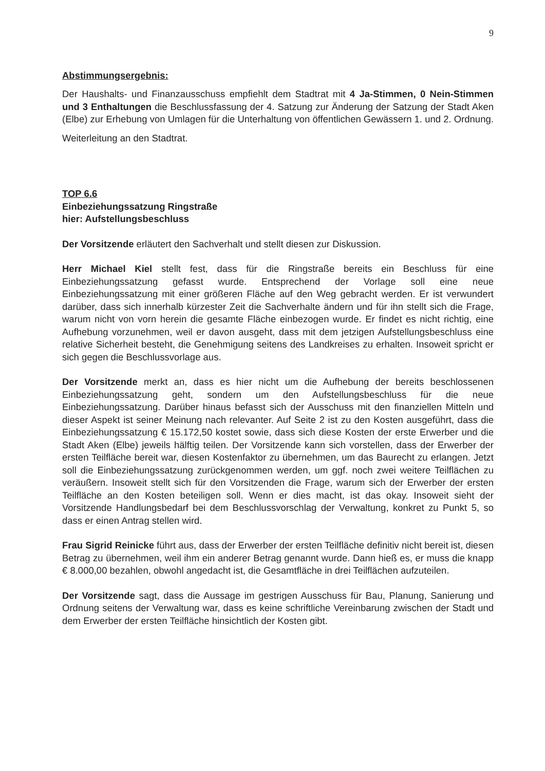9
Abstimmungsergebnis:
Der Haushalts- und Finanzausschuss empfiehlt dem Stadtrat mit 4 Ja-Stimmen, 0 Nein-Stimmen und 3 Enthaltungen die Beschlussfassung der 4. Satzung zur Änderung der Satzung der Stadt Aken (Elbe) zur Erhebung von Umlagen für die Unterhaltung von öffentlichen Gewässern 1. und 2. Ordnung.
Weiterleitung an den Stadtrat.
TOP 6.6
Einbeziehungssatzung Ringstraße
hier: Aufstellungsbeschluss
Der Vorsitzende erläutert den Sachverhalt und stellt diesen zur Diskussion.
Herr Michael Kiel stellt fest, dass für die Ringstraße bereits ein Beschluss für eine Einbeziehungssatzung gefasst wurde. Entsprechend der Vorlage soll eine neue Einbeziehungssatzung mit einer größeren Fläche auf den Weg gebracht werden. Er ist verwundert darüber, dass sich innerhalb kürzester Zeit die Sachverhalte ändern und für ihn stellt sich die Frage, warum nicht von vorn herein die gesamte Fläche einbezogen wurde. Er findet es nicht richtig, eine Aufhebung vorzunehmen, weil er davon ausgeht, dass mit dem jetzigen Aufstellungsbeschluss eine relative Sicherheit besteht, die Genehmigung seitens des Landkreises zu erhalten. Insoweit spricht er sich gegen die Beschlussvorlage aus.
Der Vorsitzende merkt an, dass es hier nicht um die Aufhebung der bereits beschlossenen Einbeziehungssatzung geht, sondern um den Aufstellungsbeschluss für die neue Einbeziehungssatzung. Darüber hinaus befasst sich der Ausschuss mit den finanziellen Mitteln und dieser Aspekt ist seiner Meinung nach relevanter. Auf Seite 2 ist zu den Kosten ausgeführt, dass die Einbeziehungssatzung € 15.172,50 kostet sowie, dass sich diese Kosten der erste Erwerber und die Stadt Aken (Elbe) jeweils hälftig teilen. Der Vorsitzende kann sich vorstellen, dass der Erwerber der ersten Teilfläche bereit war, diesen Kostenfaktor zu übernehmen, um das Baurecht zu erlangen. Jetzt soll die Einbeziehungssatzung zurückgenommen werden, um ggf. noch zwei weitere Teilflächen zu veräußern. Insoweit stellt sich für den Vorsitzenden die Frage, warum sich der Erwerber der ersten Teilfläche an den Kosten beteiligen soll. Wenn er dies macht, ist das okay. Insoweit sieht der Vorsitzende Handlungsbedarf bei dem Beschlussvorschlag der Verwaltung, konkret zu Punkt 5, so dass er einen Antrag stellen wird.
Frau Sigrid Reinicke führt aus, dass der Erwerber der ersten Teilfläche definitiv nicht bereit ist, diesen Betrag zu übernehmen, weil ihm ein anderer Betrag genannt wurde. Dann hieß es, er muss die knapp € 8.000,00 bezahlen, obwohl angedacht ist, die Gesamtfläche in drei Teilflächen aufzuteilen.
Der Vorsitzende sagt, dass die Aussage im gestrigen Ausschuss für Bau, Planung, Sanierung und Ordnung seitens der Verwaltung war, dass es keine schriftliche Vereinbarung zwischen der Stadt und dem Erwerber der ersten Teilfläche hinsichtlich der Kosten gibt.